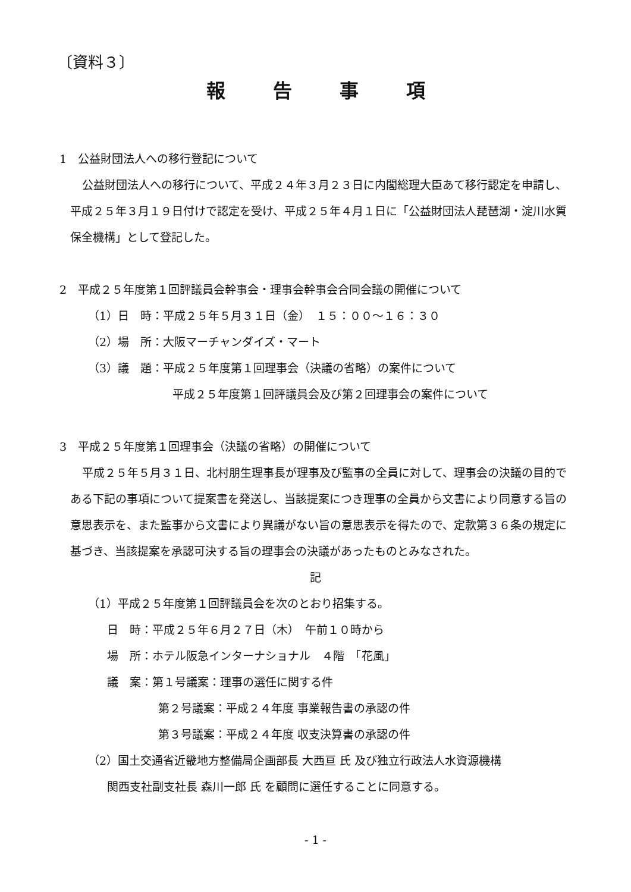〔資料３〕
報告事項
1　公益財団法人への移行登記について
公益財団法人への移行について、平成２４年３月２３日に内閣総理大臣あて移行認定を申請し、平成２５年３月１９日付けで認定を受け、平成２５年４月１日に「公益財団法人琵琶湖・淀川水質保全機構」として登記した。
2　平成２５年度第１回評議員会幹事会・理事会幹事会合同会議の開催について
（1）日　時：平成２５年５月３１日（金）　１５：００～１６：３０
（2）場　所：大阪マーチャンダイズ・マート
（3）議　題：平成２５年度第１回理事会（決議の省略）の案件について
平成２５年度第１回評議員会及び第２回理事会の案件について
3　平成２５年度第１回理事会（決議の省略）の開催について
平成２５年５月３１日、北村朋生理事長が理事及び監事の全員に対して、理事会の決議の目的である下記の事項について提案書を発送し、当該提案につき理事の全員から文書により同意する旨の意思表示を、また監事から文書により異議がない旨の意思表示を得たので、定款第３６条の規定に基づき、当該提案を承認可決する旨の理事会の決議があったものとみなされた。
記
（1）平成２５年度第１回評議員会を次のとおり招集する。
日　時：平成２５年６月２７日（木）　午前１０時から
場　所：ホテル阪急インターナショナル　４階　「花風」
議　案：第１号議案：理事の選任に関する件
第２号議案：平成２４年度 事業報告書の承認の件
第３号議案：平成２４年度 収支決算書の承認の件
（2）国土交通省近畿地方整備局企画部長 大西亘 氏 及び独立行政法人水資源機構
関西支社副支社長 森川一郎 氏 を顧問に選任することに同意する。
- 1 -